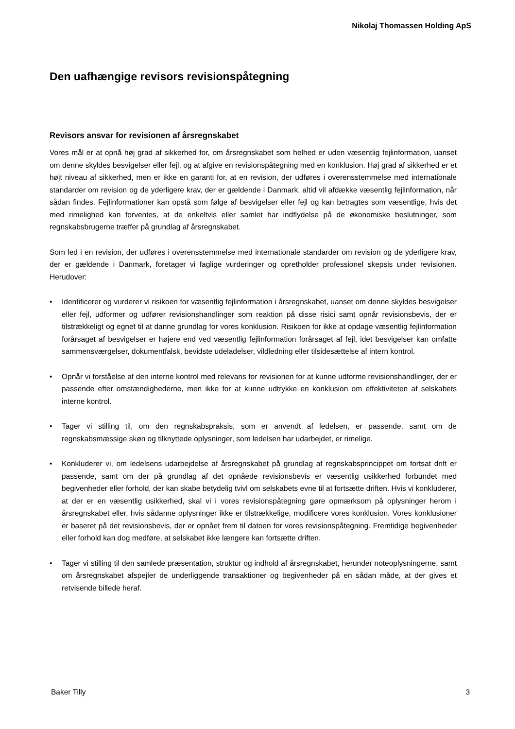Nikolaj Thomassen Holding ApS
Den uafhængige revisors revisionspåtegning
Revisors ansvar for revisionen af årsregnskabet
Vores mål er at opnå høj grad af sikkerhed for, om årsregnskabet som helhed er uden væsentlig fejlinformation, uanset om denne skyldes besvigelser eller fejl, og at afgive en revisionspåtegning med en konklusion. Høj grad af sikkerhed er et højt niveau af sikkerhed, men er ikke en garanti for, at en revision, der udføres i overensstemmelse med internationale standarder om revision og de yderligere krav, der er gældende i Danmark, altid vil afdække væsentlig fejlinformation, når sådan findes. Fejlinformationer kan opstå som følge af besvigelser eller fejl og kan betragtes som væsentlige, hvis det med rimelighed kan forventes, at de enkeltvis eller samlet har indflydelse på de økonomiske beslutninger, som regnskabsbrugerne træffer på grundlag af årsregnskabet.
Som led i en revision, der udføres i overensstemmelse med internationale standarder om revision og de yderligere krav, der er gældende i Danmark, foretager vi faglige vurderinger og opretholder professionel skepsis under revisionen. Herudover:
• Identificerer og vurderer vi risikoen for væsentlig fejlinformation i årsregnskabet, uanset om denne skyldes besvigelser eller fejl, udformer og udfører revisionshandlinger som reaktion på disse risici samt opnår revisionsbevis, der er tilstrækkeligt og egnet til at danne grundlag for vores konklusion. Risikoen for ikke at opdage væsentlig fejlinformation forårsaget af besvigelser er højere end ved væsentlig fejlinformation forårsaget af fejl, idet besvigelser kan omfatte sammensværgelser, dokumentfalsk, bevidste udeladelser, vildledning eller tilsidesættelse af intern kontrol.
• Opnår vi forståelse af den interne kontrol med relevans for revisionen for at kunne udforme revisionshandlinger, der er passende efter omstændighederne, men ikke for at kunne udtrykke en konklusion om effektiviteten af selskabets interne kontrol.
• Tager vi stilling til, om den regnskabspraksis, som er anvendt af ledelsen, er passende, samt om de regnskabsmæssige skøn og tilknyttede oplysninger, som ledelsen har udarbejdet, er rimelige.
• Konkluderer vi, om ledelsens udarbejdelse af årsregnskabet på grundlag af regnskabsprincippet om fortsat drift er passende, samt om der på grundlag af det opnåede revisionsbevis er væsentlig usikkerhed forbundet med begivenheder eller forhold, der kan skabe betydelig tvivl om selskabets evne til at fortsætte driften. Hvis vi konkluderer, at der er en væsentlig usikkerhed, skal vi i vores revisionspåtegning gøre opmærksom på oplysninger herom i årsregnskabet eller, hvis sådanne oplysninger ikke er tilstrækkelige, modificere vores konklusion. Vores konklusioner er baseret på det revisionsbevis, der er opnået frem til datoen for vores revisionspåtegning. Fremtidige begivenheder eller forhold kan dog medføre, at selskabet ikke længere kan fortsætte driften.
• Tager vi stilling til den samlede præsentation, struktur og indhold af årsregnskabet, herunder noteoplysningerne, samt om årsregnskabet afspejler de underliggende transaktioner og begivenheder på en sådan måde, at der gives et retvisende billede heraf.
Baker Tilly 3